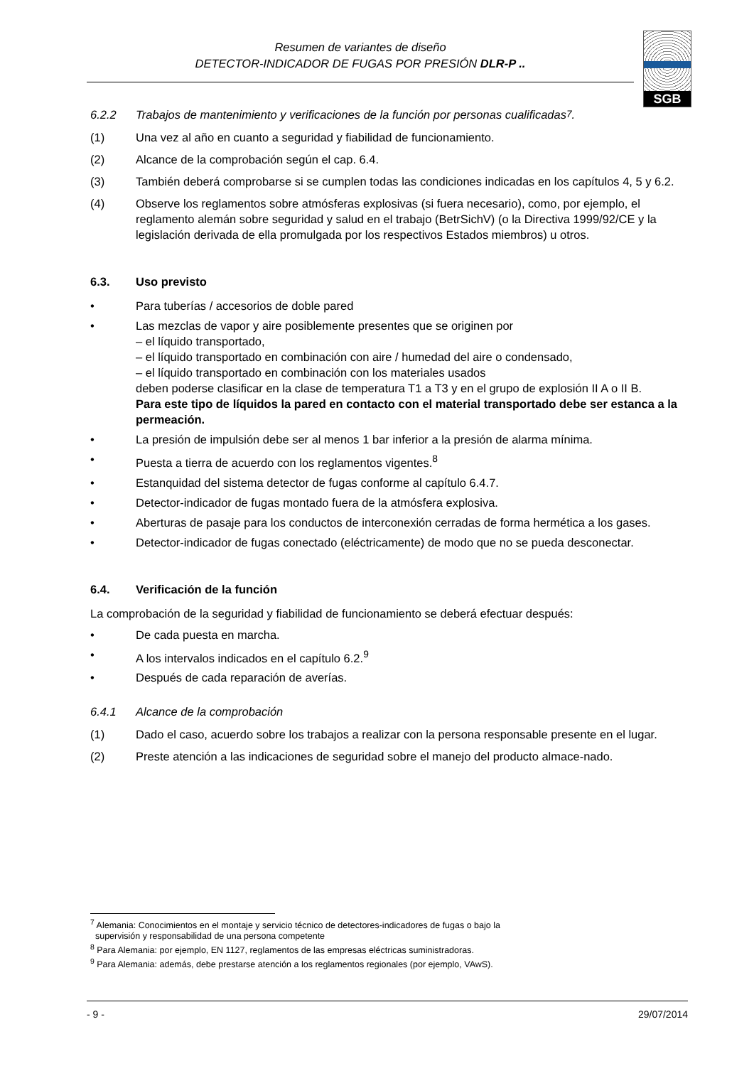Resumen de variantes de diseño
DETECTOR-INDICADOR DE FUGAS POR PRESIÓN DLR-P ..
SGB
6.2.2 Trabajos de mantenimiento y verificaciones de la función por personas cualificadas<sup>7</sup>.
(1) Una vez al año en cuanto a seguridad y fiabilidad de funcionamiento.
(2) Alcance de la comprobación según el cap. 6.4.
(3) También deberá comprobarse si se cumplen todas las condiciones indicadas en los capítulos 4, 5 y 6.2.
(4) Observe los reglamentos sobre atmósferas explosivas (si fuera necesario), como, por ejemplo, el reglamento alemán sobre seguridad y salud en el trabajo (BetrSichV) (o la Directiva 1999/92/CE y la legislación derivada de ella promulgada por los respectivos Estados miembros) u otros.
6.3. Uso previsto
• Para tuberías / accesorios de doble pared
• Las mezclas de vapor y aire posiblemente presentes que se originen por
– el líquido transportado,
– el líquido transportado en combinación con aire / humedad del aire o condensado,
– el líquido transportado en combinación con los materiales usados
deben poderse clasificar en la clase de temperatura T1 a T3 y en el grupo de explosión II A o II B.
Para este tipo de líquidos la pared en contacto con el material transportado debe ser estanca a la permeación.
• La presión de impulsión debe ser al menos 1 bar inferior a la presión de alarma mínima.
• Puesta a tierra de acuerdo con los reglamentos vigentes.<sup>8</sup>
• Estanquidad del sistema detector de fugas conforme al capítulo 6.4.7.
• Detector-indicador de fugas montado fuera de la atmósfera explosiva.
• Aberturas de pasaje para los conductos de interconexión cerradas de forma hermética a los gases.
• Detector-indicador de fugas conectado (eléctricamente) de modo que no se pueda desconectar.
6.4. Verificación de la función
La comprobación de la seguridad y fiabilidad de funcionamiento se deberá efectuar después:
• De cada puesta en marcha.
• A los intervalos indicados en el capítulo 6.2.<sup>9</sup>
• Después de cada reparación de averías.
6.4.1 Alcance de la comprobación
(1) Dado el caso, acuerdo sobre los trabajos a realizar con la persona responsable presente en el lugar.
(2) Preste atención a las indicaciones de seguridad sobre el manejo del producto almace-nado.
<sup>7</sup> Alemania: Conocimientos en el montaje y servicio técnico de detectores-indicadores de fugas o bajo la
supervisión y responsabilidad de una persona competente
<sup>8</sup> Para Alemania: por ejemplo, EN 1127, reglamentos de las empresas eléctricas suministradoras.
<sup>9</sup> Para Alemania: además, debe prestarse atención a los reglamentos regionales (por ejemplo, VAwS).
- 9 - 29/07/2014